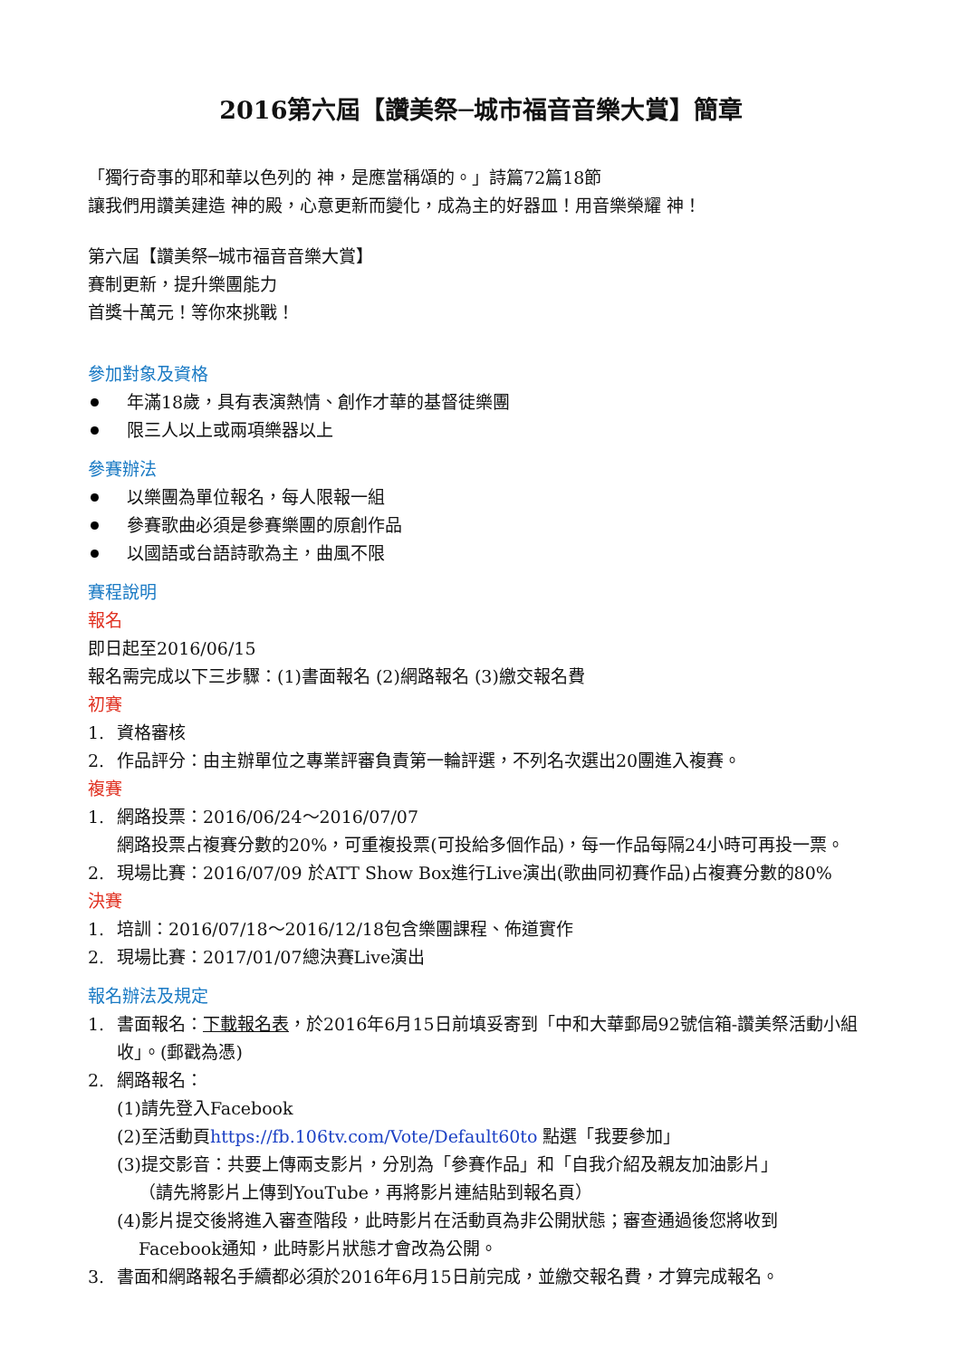2016第六屆【讚美祭─城市福音音樂大賞】簡章
「獨行奇事的耶和華以色列的 神，是應當稱頌的。」詩篇72篇18節
讓我們用讚美建造 神的殿，心意更新而變化，成為主的好器皿！用音樂榮耀 神！
第六屆【讚美祭─城市福音音樂大賞】
賽制更新，提升樂團能力
首獎十萬元！等你來挑戰！
參加對象及資格
年滿18歲，具有表演熱情、創作才華的基督徒樂團
限三人以上或兩項樂器以上
參賽辦法
以樂團為單位報名，每人限報一組
參賽歌曲必須是參賽樂團的原創作品
以國語或台語詩歌為主，曲風不限
賽程說明
報名
即日起至2016/06/15
報名需完成以下三步驟：(1)書面報名 (2)網路報名 (3)繳交報名費
初賽
1. 資格審核
2. 作品評分：由主辦單位之專業評審負責第一輪評選，不列名次選出20團進入複賽。
複賽
1. 網路投票：2016/06/24～2016/07/07
網路投票占複賽分數的20%，可重複投票(可投給多個作品)，每一作品每隔24小時可再投一票。
2. 現場比賽：2016/07/09 於ATT Show Box進行Live演出(歌曲同初賽作品)占複賽分數的80%
決賽
1. 培訓：2016/07/18～2016/12/18包含樂團課程、佈道實作
2. 現場比賽：2017/01/07總決賽Live演出
報名辦法及規定
1. 書面報名：下載報名表，於2016年6月15日前填妥寄到「中和大華郵局92號信箱-讚美祭活動小組收」。(郵戳為憑)
2. 網路報名：
(1)請先登入Facebook
(2)至活動頁https://fb.106tv.com/Vote/Default60to 點選「我要參加」
(3)提交影音：共要上傳兩支影片，分別為「參賽作品」和「自我介紹及親友加油影片」
（請先將影片上傳到YouTube，再將影片連結貼到報名頁）
(4)影片提交後將進入審查階段，此時影片在活動頁為非公開狀態；審查通過後您將收到
Facebook通知，此時影片狀態才會改為公開。
3. 書面和網路報名手續都必須於2016年6月15日前完成，並繳交報名費，才算完成報名。